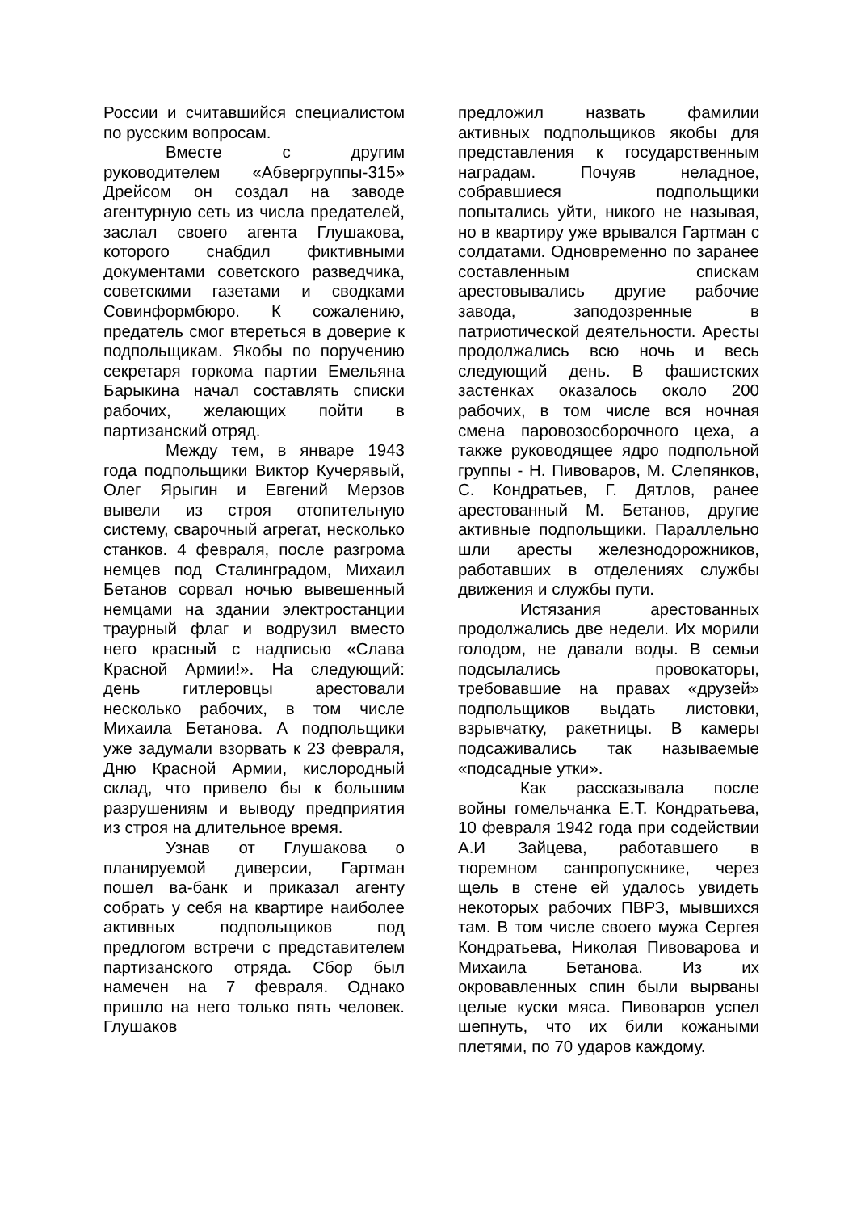России и считавшийся специалистом по русским вопросам.
Вместе с другим руководителем «Абвергруппы-315» Дрейсом он создал на заводе агентурную сеть из числа предателей, заслал своего агента Глушакова, которого снабдил фиктивными документами советского разведчика, советскими газетами и сводками Совинформбюро. К сожалению, предатель смог втереться в доверие к подпольщикам. Якобы по поручению секретаря горкома партии Емельяна Барыкина начал составлять списки рабочих, желающих пойти в партизанский отряд.
Между тем, в январе 1943 года подпольщики Виктор Кучерявый, Олег Ярыгин и Евгений Мерзов вывели из строя отопительную систему, сварочный агрегат, несколько станков. 4 февраля, после разгрома немцев под Сталинградом, Михаил Бетанов сорвал ночью вывешенный немцами на здании электростанции траурный флаг и водрузил вместо него красный с надписью «Слава Красной Армии!». На следующий: день гитлеровцы арестовали несколько рабочих, в том числе Михаила Бетанова. А подпольщики уже задумали взорвать к 23 февраля, Дню Красной Армии, кислородный склад, что привело бы к большим разрушениям и выводу предприятия из строя на длительное время.
Узнав от Глушакова о планируемой диверсии, Гартман пошел ва-банк и приказал агенту собрать у себя на квартире наиболее активных подпольщиков под предлогом встречи с представителем партизанского отряда. Сбор был намечен на 7 февраля. Однако пришло на него только пять человек. Глушаков
предложил назвать фамилии активных подпольщиков якобы для представления к государственным наградам. Почуяв неладное, собравшиеся подпольщики попытались уйти, никого не называя, но в квартиру уже врывался Гартман с солдатами. Одновременно по заранее составленным спискам арестовывались другие рабочие завода, заподозренные в патриотической деятельности. Аресты продолжались всю ночь и весь следующий день. В фашистских застенках оказалось около 200 рабочих, в том числе вся ночная смена паровозосборочного цеха, а также руководящее ядро подпольной группы - Н. Пивоваров, М. Слепянков, С. Кондратьев, Г. Дятлов, ранее арестованный М. Бетанов, другие активные подпольщики. Параллельно шли аресты железнодорожников, работавших в отделениях службы движения и службы пути.
Истязания арестованных продолжались две недели. Их морили голодом, не давали воды. В семьи подсылались провокаторы, требовавшие на правах «друзей» подпольщиков выдать листовки, взрывчатку, ракетницы. В камеры подсаживались так называемые «подсадные утки».
Как рассказывала после войны гомельчанка Е.Т. Кондратьева, 10 февраля 1942 года при содействии А.И Зайцева, работавшего в тюремном санпропускнике, через щель в стене ей удалось увидеть некоторых рабочих ПВРЗ, мывшихся там. В том числе своего мужа Сергея Кондратьева, Николая Пивоварова и Михаила Бетанова. Из их окровавленных спин были вырваны целые куски мяса. Пивоваров успел шепнуть, что их били кожаными плетями, по 70 ударов каждому.